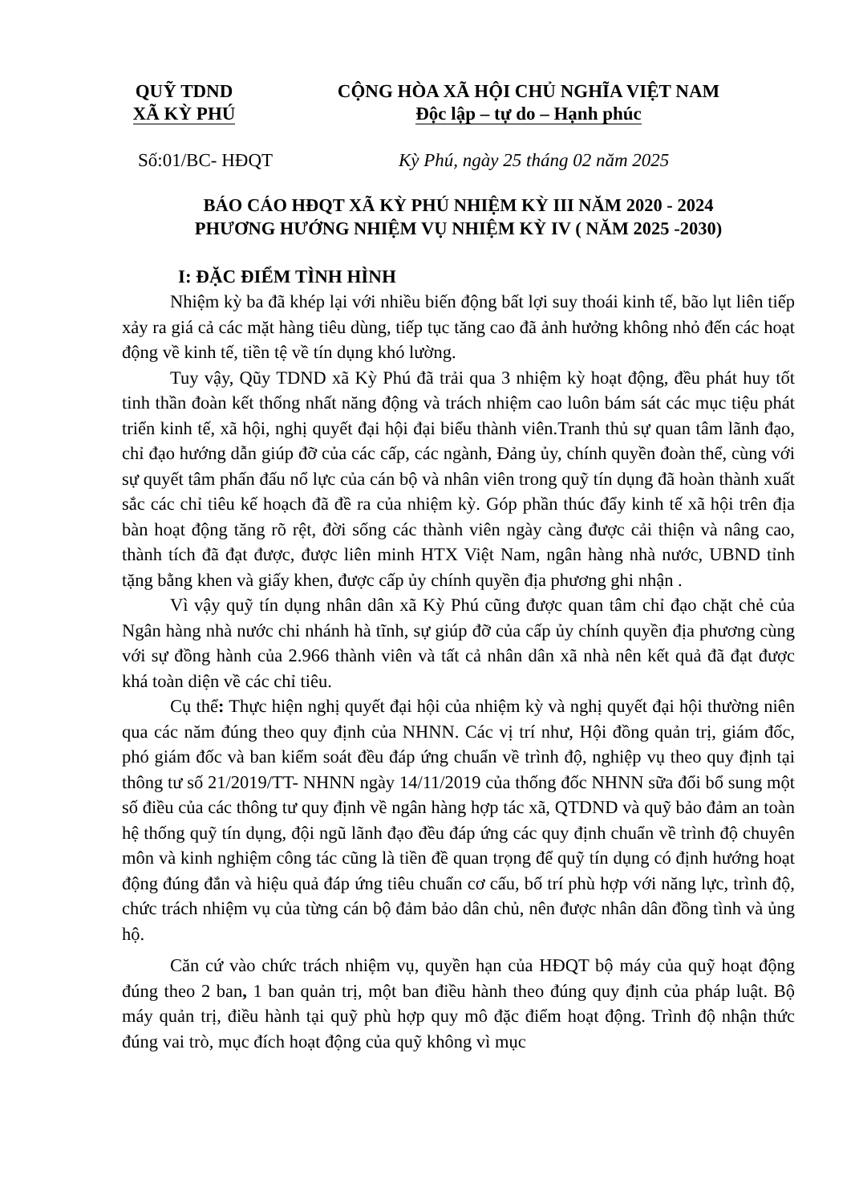QUỸ TDND
XÃ KỲ PHÚ
CỘNG HÒA XÃ HỘI CHỦ NGHĨA VIỆT NAM
Độc lập – tự do – Hạnh phúc
Số:01/BC- HĐQT Kỳ Phú, ngày 25 tháng 02 năm 2025
BÁO CÁO HĐQT XÃ KỲ PHÚ NHIỆM KỲ III NĂM 2020 - 2024
PHƯƠNG HƯỚNG NHIỆM VỤ NHIỆM KỲ IV ( NĂM 2025 -2030)
I: ĐẶC ĐIỂM TÌNH HÌNH
Nhiệm kỳ ba đã khép lại với nhiều biến động bất lợi suy thoái kinh tế, bão lụt liên tiếp xảy ra giá cả các mặt hàng tiêu dùng, tiếp tục tăng cao đã ảnh hưởng không nhỏ đến các hoạt động về kinh tế, tiền tệ về tín dụng khó lường.
Tuy vậy, Qũy TDND xã Kỳ Phú đã trải qua 3 nhiệm kỳ hoạt động, đều phát huy tốt tinh thần đoàn kết thống nhất năng động và trách nhiệm cao luôn bám sát các mục tiệu phát triển kinh tế, xã hội, nghị quyết đại hội đại biểu thành viên.Tranh thủ sự quan tâm lãnh đạo, chỉ đạo hướng dẫn giúp đỡ của các cấp, các ngành, Đảng ủy, chính quyền đoàn thể, cùng với sự quyết tâm phấn đấu nổ lực của cán bộ và nhân viên trong quỹ tín dụng đã hoàn thành xuất sắc các chỉ tiêu kế hoạch đã đề ra của nhiệm kỳ. Góp phần thúc đẩy kinh tế xã hội trên địa bàn hoạt động tăng rõ rệt, đời sống các thành viên ngày càng được cải thiện và nâng cao, thành tích đã đạt được, được liên minh HTX Việt Nam, ngân hàng nhà nước, UBND tỉnh tặng bằng khen và giấy khen, được cấp ủy chính quyền địa phương ghi nhận .
Vì vậy quỹ tín dụng nhân dân xã Kỳ Phú cũng được quan tâm chỉ đạo chặt chẻ của Ngân hàng nhà nước chi nhánh hà tĩnh, sự giúp đỡ của cấp ủy chính quyền địa phương cùng với sự đồng hành của 2.966 thành viên và tất cả nhân dân xã nhà nên kết quả đã đạt được khá toàn diện về các chỉ tiêu.
Cụ thể: Thực hiện nghị quyết đại hội của nhiệm kỳ và nghị quyết đại hội thường niên qua các năm đúng theo quy định của NHNN. Các vị trí như, Hội đồng quản trị, giám đốc, phó giám đốc và ban kiểm soát đều đáp ứng chuẩn về trình độ, nghiệp vụ theo quy định tại thông tư số 21/2019/TT- NHNN ngày 14/11/2019 của thống đốc NHNN sữa đổi bổ sung một số điều của các thông tư quy định về ngân hàng hợp tác xã, QTDND và quỹ bảo đảm an toàn hệ thống quỹ tín dụng, đội ngũ lãnh đạo đều đáp ứng các quy định chuẩn về trình độ chuyên môn và kinh nghiệm công tác cũng là tiền đề quan trọng để quỹ tín dụng có định hướng hoạt động đúng đắn và hiệu quả đáp ứng tiêu chuẩn cơ cấu, bố trí phù hợp với năng lực, trình độ, chức trách nhiệm vụ của từng cán bộ đảm bảo dân chủ, nên được nhân dân đồng tình và ủng hộ.
Căn cứ vào chức trách nhiệm vụ, quyền hạn của HĐQT bộ máy của quỹ hoạt động đúng theo 2 ban, 1 ban quản trị, một ban điều hành theo đúng quy định của pháp luật. Bộ máy quản trị, điều hành tại quỹ phù hợp quy mô đặc điểm hoạt động. Trình độ nhận thức đúng vai trò, mục đích hoạt động của quỹ không vì mục